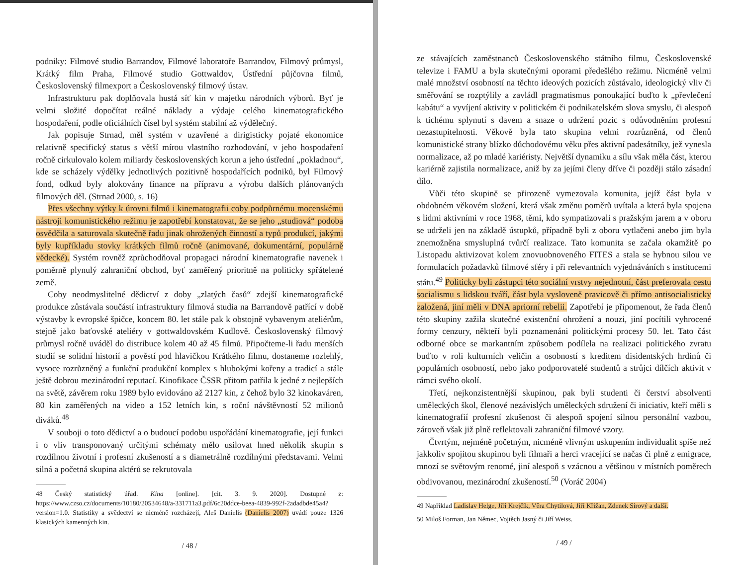podniky: Filmové studio Barrandov, Filmové laboratoře Barrandov, Filmový průmysl, Krátký film Praha, Filmové studio Gottwaldov, Ústřední půjčovna filmů, Československý filmexport a Československý filmový ústav.
Infrastrukturu pak doplňovala hustá síť kin v majetku národních výborů. Byť je velmi složité dopočítat reálné náklady a výdaje celého kinematografického hospodaření, podle oficiálních čísel byl systém stabilní až výdělečný.
Jak popisuje Strnad, měl systém v uzavřené a dirigisticky pojaté ekonomice relativně specifický status s větší mírou vlastního rozhodování, v jeho hospodaření ročně cirkulovalo kolem miliardy československých korun a jeho ústřední „pokladnou“, kde se scházely výdělky jednotlivých pozitivně hospodařících podniků, byl Filmový fond, odkud byly alokovány finance na přípravu a výrobu dalších plánovaných filmových děl. (Strnad 2000, s. 16)
Přes všechny výtky k úrovni filmů i kinematografii coby podpůrnému mocenskému nástroji komunistického režimu je zapotřebí konstatovat, že se jeho „studiová“ podoba osvědčila a saturovala skutečně řadu jinak ohrožených činností a typů produkcí, jakými byly kupříkladu stovky krátkých filmů ročně (animované, dokumentární, populárně vědecké). Systém rovněž zprůchodňoval propagaci národní kinematografie navenek i poměrně plynulý zahraniční obchod, byť zaměřený prioritně na politicky spřátelené země.
Coby neodmyslitelné dědictví z doby „zlatých časů“ zdejší kinematografické produkce zůstávala součástí infrastruktury filmová studia na Barrandově patřící v době výstavby k evropské špičce, koncem 80. let stále pak k obstojně vybavenym ateliérům, stejně jako baťovské ateliéry v gottwaldovském Kudlově. Československý filmový průmysl ročně uváděl do distribuce kolem 40 až 45 filmů. Připočteme-li řadu menších studií se solidní historií a pověstí pod hlavičkou Krátkého filmu, dostaneme rozlehlý, vysoce rozrůzněný a funkční produkční komplex s hlubokými kořeny a tradicí a stále ještě dobrou mezinárodní reputací. Kinofikace ČSSR přitom patřila k jedné z nejlepších na světě, závěrem roku 1989 bylo evidováno až 2127 kin, z čehož bylo 32 kinokaváren, 80 kin zaměřených na video a 152 letních kin, s roční návštěvností 52 milionů diváků.<sup>48</sup>
V souboji o toto dědictví a o budoucí podobu uspořádání kinematografie, její funkci i o vliv transponovaný určitými schématy mělo usilovat hned několik skupin s rozdílnou životní i profesní zkušeností a s diametrálně rozdílnými představami. Velmi silná a početná skupina aktérů se rekrutovala
48 Český statistický úřad. Kina [online]. [cit. 3. 9. 2020]. Dostupné z: https://www.czso.cz/documents/10180/20534648/a-331711a3.pdf/6c20ddce-beea-4839-992f-2adadbde45a4?version=1.0. Statistiky a svědectví se nicméně rozcházejí, Aleš Danielis (Danielis 2007) uvádí pouze 1326 klasických kamenných kin.
/ 48 /
ze stávajících zaměstnanců Československého státního filmu, Československé televize i FAMU a byla skutečnými oporami předešlého režimu. Nicméně velmi malé množství osobností na těchto ideových pozicích zůstávalo, ideologický vliv či směřování se rozptýlily a zavládl pragmatismus ponoukající buďto k „převlečení kabátu“ a vyvíjení aktivity v politickém či podnikatelském slova smyslu, či alespoň k tichému splynutí s davem a snaze o udržení pozic s odůvodněním profesní nezastupitelnosti. Věkově byla tato skupina velmi rozrůzněná, od členů komunistické strany blízko důchodovému věku přes aktivní padesátníky, jež vynesla normalizace, až po mladé kariéristy. Největší dynamiku a sílu však měla část, kterou kariérně zajistila normalizace, aniž by za jejími členy dříve či později stálo zásadní dílo.
Vůči této skupině se přirozeně vymezovala komunita, jejíž část byla v obdobném věkovém složení, která však změnu poměrů uvítala a která byla spojena s lidmi aktivními v roce 1968, těmi, kdo sympatizovali s pražským jarem a v oboru se udrželi jen na základě ústupků, případně byli z oboru vytlačeni anebo jim byla znemožněna smysluplná tvůrčí realizace. Tato komunita se začala okamžitě po Listopadu aktivizovat kolem znovuobnoveného FITES a stala se hybnou silou ve formulacích požadavků filmové sféry i při relevantních vyjednáváních s institucemi státu.<sup>49</sup> Politicky byli zástupci této sociální vrstvy nejednotní, část preferovala cestu socialismu s lidskou tváří, část byla vysloveně pravicově či přímo antisocialisticky založená, jiní měli v DNA apriorní rebelii. Zapotřebí je připomenout, že řada členů této skupiny zažila skutečné existenční ohrožení a nouzi, jiní pocítili vyhrocené formy cenzury, někteří byli poznamenáni politickými procesy 50. let. Tato část odborné obce se markantním způsobem podílela na realizaci politického zvratu buďto v roli kulturních veličin a osobností s kreditem disidentských hrdinů či populárních osobností, nebo jako podporovatelé studentů a strůjci dílčích aktivit v rámci svého okolí.
Třetí, nejkonzistentnější skupinou, pak byli studenti či čerství absolventi uměleckých škol, členové nezávislých uměleckých sdružení či iniciativ, kteří měli s kinematografií profesní zkušenost či alespoň spojení silnou personální vazbou, zároveň však již plně reflektovali zahraniční filmové vzory.
Čtvrtým, nejméně početným, nicméně vlivným uskupením individualit spíše než jakkoliv spojitou skupinou byli filmaři a herci vracející se načas či plně z emigrace, mnozí se světovým renomé, jiní alespoň s vzácnou a většinou v místních poměrech obdivovanou, mezinárodní zkušeností.<sup>50</sup> (Voráč 2004)
49 Například Ladislav Helge, Jiří Krejčík, Věra Chytilová, Jiří Křižan, Zdenek Sirový a další.
50 Miloš Forman, Jan Němec, Vojtěch Jasný či Jiří Weiss.
/ 49 /